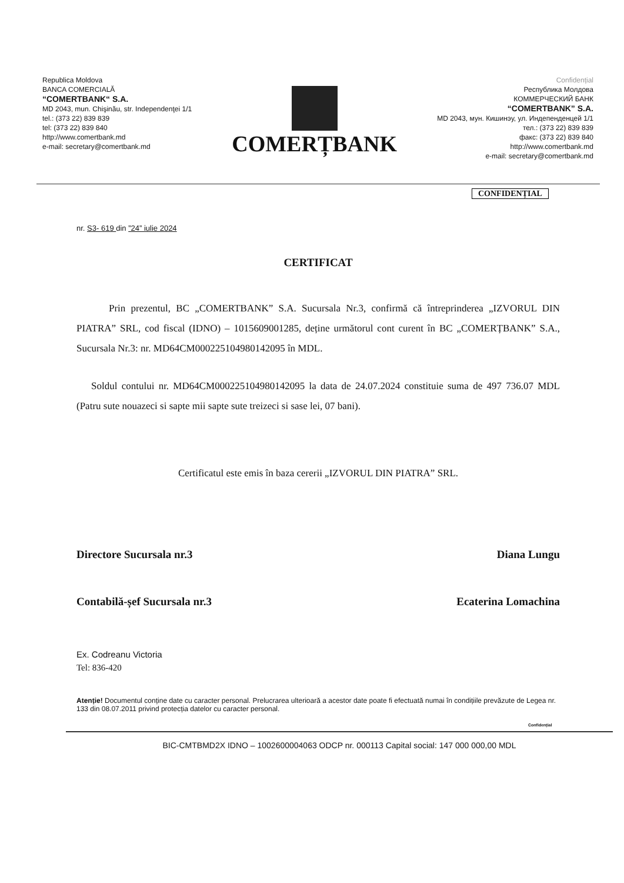Republica Moldova
BANCA COMERCIALĂ
“COMERTBANK“ S.A.
MD 2043, mun. Chişinău, str. Independenţei 1/1
tel.: (373 22) 839 839
tel: (373 22) 839 840
http://www.comertbank.md
e-mail: secretary@comertbank.md
COMERȚBANK
Confidențial
Республика Молдова
КОММЕРЧЕСКИЙ БАНК
“COMERTBANK” S.A.
MD 2043, мун. Кишинэу, ул. Индепенденцей 1/1
тел.: (373 22) 839 839
факс: (373 22) 839 840
http://www.comertbank.md
e-mail: secretary@comertbank.md
CONFIDENȚIAL
nr. S3- 619 din ”24” iulie 2024
CERTIFICAT
Prin prezentul, BC „COMERTBANK” S.A. Sucursala Nr.3, confirmă că întreprinderea „IZVORUL DIN PIATRA” SRL, cod fiscal (IDNO) – 1015609001285, deține următorul cont curent în BC „COMERȚBANK” S.A., Sucursala Nr.3: nr. MD64CM000225104980142095 în MDL.
Soldul contului nr. MD64CM000225104980142095 la data de 24.07.2024 constituie suma de 497 736.07 MDL (Patru sute nouazeci si sapte mii sapte sute treizeci si sase lei, 07 bani).
Certificatul este emis în baza cererii „IZVORUL DIN PIATRA” SRL.
Directore Sucursala nr.3 Diana Lungu
Contabilă-șef Sucursala nr.3 Ecaterina Lomachina
Ex. Codreanu Victoria
Tel: 836-420
Atenție! Documentul conține date cu caracter personal. Prelucrarea ulterioară a acestor date poate fi efectuată numai în condițiile prevăzute de Legea nr. 133 din 08.07.2011 privind protecția datelor cu caracter personal.
Confidențial
BIC-CMTBMD2X IDNO – 1002600004063 ODCP nr. 000113 Capital social: 147 000 000,00 MDL